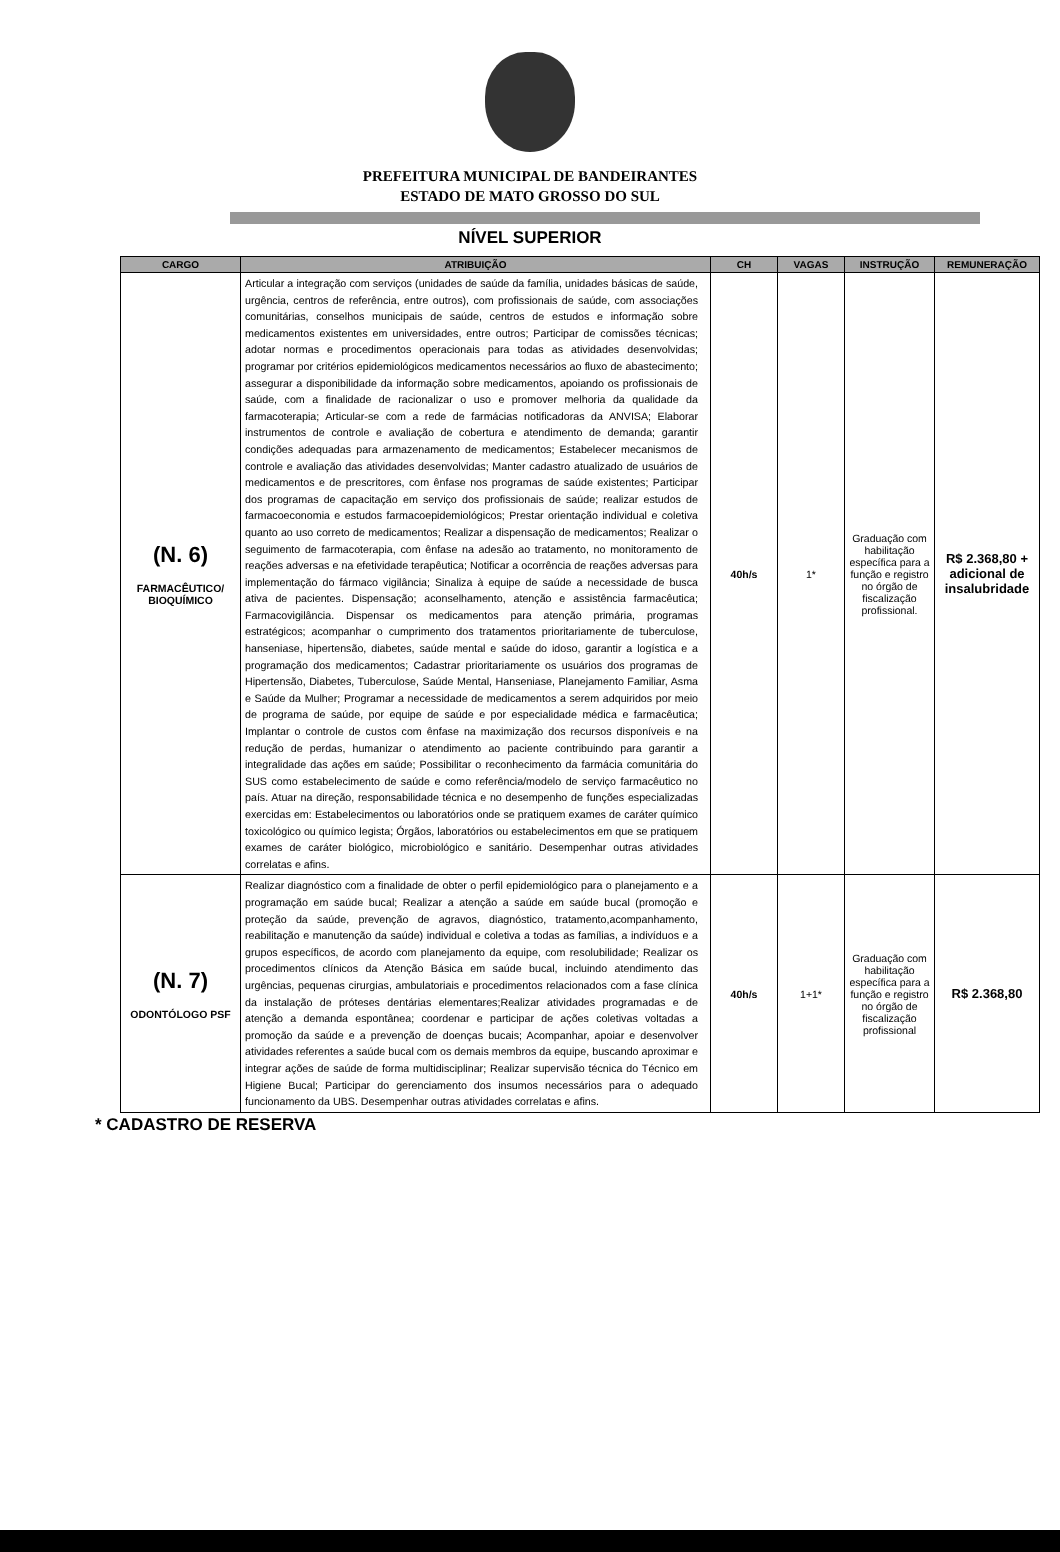PREFEITURA MUNICIPAL DE BANDEIRANTES
ESTADO DE MATO GROSSO DO SUL
NÍVEL SUPERIOR
| CARGO | ATRIBUIÇÃO | CH | VAGAS | INSTRUÇÃO | REMUNERAÇÃO |
| --- | --- | --- | --- | --- | --- |
| (N. 6) FARMACÊUTICO/ BIOQUÍMICO | Articular a integração com serviços (unidades de saúde da família, unidades básicas de saúde, urgência, centros de referência, entre outros), com profissionais de saúde, com associações comunitárias, conselhos municipais de saúde, centros de estudos e informação sobre medicamentos existentes em universidades, entre outros; Participar de comissões técnicas; adotar normas e procedimentos operacionais para todas as atividades desenvolvidas; programar por critérios epidemiológicos medicamentos necessários ao fluxo de abastecimento; assegurar a disponibilidade da informação sobre medicamentos, apoiando os profissionais de saúde, com a finalidade de racionalizar o uso e promover melhoria da qualidade da farmacoterapia; Articular-se com a rede de farmácias notificadoras da ANVISA; Elaborar instrumentos de controle e avaliação de cobertura e atendimento de demanda; garantir condições adequadas para armazenamento de medicamentos; Estabelecer mecanismos de controle e avaliação das atividades desenvolvidas; Manter cadastro atualizado de usuários de medicamentos e de prescritores, com ênfase nos programas de saúde existentes; Participar dos programas de capacitação em serviço dos profissionais de saúde; realizar estudos de farmacoeconomia e estudos farmacoepidemiológicos; Prestar orientação individual e coletiva quanto ao uso correto de medicamentos; Realizar a dispensação de medicamentos; Realizar o seguimento de farmacoterapia, com ênfase na adesão ao tratamento, no monitoramento de reações adversas e na efetividade terapêutica; Notificar a ocorrência de reações adversas para implementação do fármaco vigilância; Sinaliza à equipe de saúde a necessidade de busca ativa de pacientes. Dispensação; aconselhamento, atenção e assistência farmacêutica; Farmacovigilância. Dispensar os medicamentos para atenção primária, programas estratégicos; acompanhar o cumprimento dos tratamentos prioritariamente de tuberculose, hanseniase, hipertensão, diabetes, saúde mental e saúde do idoso, garantir a logística e a programação dos medicamentos; Cadastrar prioritariamente os usuários dos programas de Hipertensão, Diabetes, Tuberculose, Saúde Mental, Hanseniase, Planejamento Familiar, Asma e Saúde da Mulher; Programar a necessidade de medicamentos a serem adquiridos por meio de programa de saúde, por equipe de saúde e por especialidade médica e farmacêutica; Implantar o controle de custos com ênfase na maximização dos recursos disponíveis e na redução de perdas, humanizar o atendimento ao paciente contribuindo para garantir a integralidade das ações em saúde; Possibilitar o reconhecimento da farmácia comunitária do SUS como estabelecimento de saúde e como referência/modelo de serviço farmacêutico no país. Atuar na direção, responsabilidade técnica e no desempenho de funções especializadas exercidas em: Estabelecimentos ou laboratórios onde se pratiquem exames de caráter químico toxicológico ou químico legista; Órgãos, laboratórios ou estabelecimentos em que se pratiquem exames de caráter biológico, microbiológico e sanitário. Desempenhar outras atividades correlatas e afins. | 40h/s | 1* | Graduação com habilitação específica para a função e registro no órgão de fiscalização profissional. | R$ 2.368,80 + adicional de insalubridade |
| (N. 7) ODONTÓLOGO PSF | Realizar diagnóstico com a finalidade de obter o perfil epidemiológico para o planejamento e a programação em saúde bucal; Realizar a atenção a saúde em saúde bucal (promoção e proteção da saúde, prevenção de agravos, diagnóstico, tratamento,acompanhamento, reabilitação e manutenção da saúde) individual e coletiva a todas as famílias, a indivíduos e a grupos específicos, de acordo com planejamento da equipe, com resolubilidade; Realizar os procedimentos clínicos da Atenção Básica em saúde bucal, incluindo atendimento das urgências, pequenas cirurgias, ambulatoriais e procedimentos relacionados com a fase clínica da instalação de próteses dentárias elementares;Realizar atividades programadas e de atenção a demanda espontânea; coordenar e participar de ações coletivas voltadas a promoção da saúde e a prevenção de doenças bucais; Acompanhar, apoiar e desenvolver atividades referentes a saúde bucal com os demais membros da equipe, buscando aproximar e integrar ações de saúde de forma multidisciplinar; Realizar supervisão técnica do Técnico em Higiene Bucal; Participar do gerenciamento dos insumos necessários para o adequado funcionamento da UBS. Desempenhar outras atividades correlatas e afins. | 40h/s | 1+1* | Graduação com habilitação específica para a função e registro no órgão de fiscalização profissional | R$ 2.368,80 |
* CADASTRO DE RESERVA